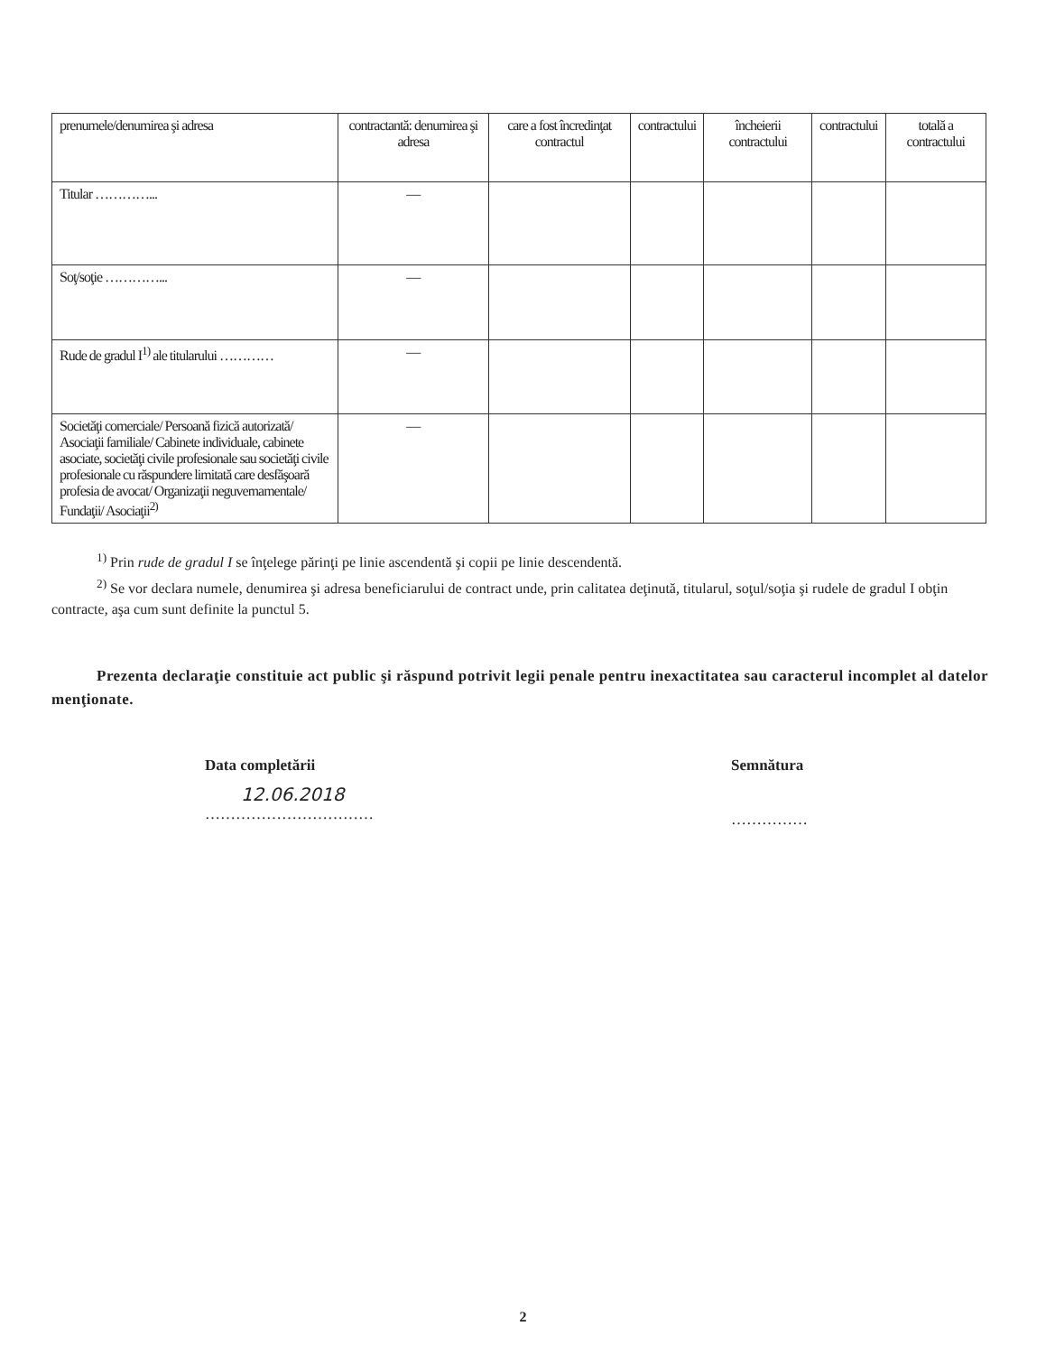| prenumele/denumirea şi adresa | contractantă: denumirea şi adresa | care a fost încredinţat contractul | contractului | încheierii contractului | contractului | totală a contractului |
| Titular …………... | — | | | | | |
| Soţ/soţie …………... | — | | | | | |
| Rude de gradul I<sup>1)</sup> ale titularului ………… | — | | | | | |
| Societăţi comerciale/ Persoană fizică autorizată/ Asociaţii familiale/ Cabinete individuale, cabinete asociate, societăţi civile profesionale sau societăţi civile profesionale cu răspundere limitată care desfăşoară profesia de avocat/ Organizaţii neguvernamentale/ Fundaţii/ Asociaţii<sup>2)</sup> | — | | | | | |
<sup>1)</sup> Prin rude de gradul I se înţelege părinţi pe linie ascendentă şi copii pe linie descendentă.
<sup>2)</sup> Se vor declara numele, denumirea şi adresa beneficiarului de contract unde, prin calitatea deţinută, titularul, soţul/soţia şi rudele de gradul I obţin contracte, aşa cum sunt definite la punctul 5.
Prezenta declaraţie constituie act public şi răspund potrivit legii penale pentru inexactitatea sau caracterul incomplet al datelor menţionate.
Data completării
12.06.2018
……………………………
Semnătura
……………
2